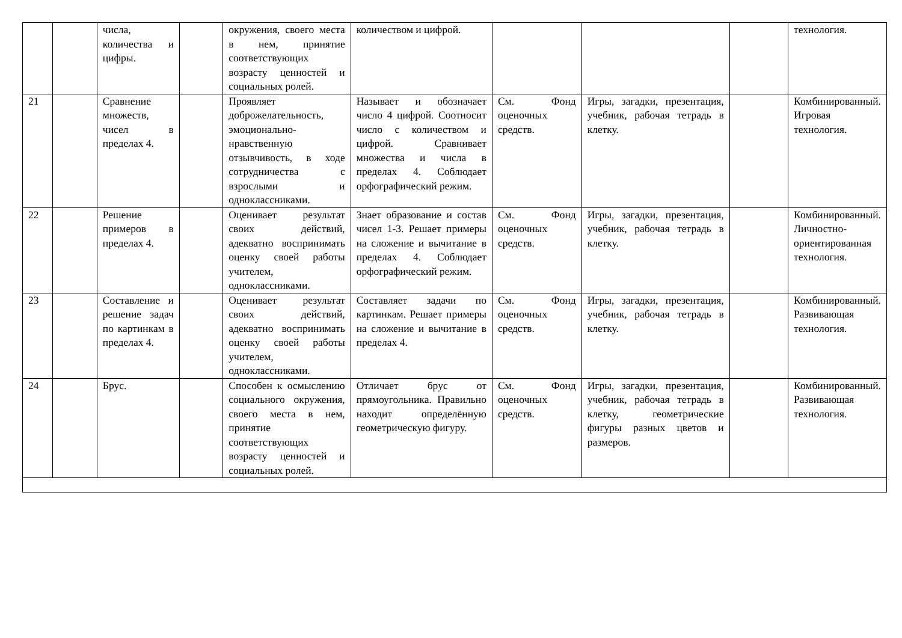| | | числа, количества и цифры. | | окружения, своего места в нем, принятие соответствующих возрасту ценностей и социальных ролей. | количеством и цифрой. | | | | технология. |
| 21 | | Сравнение множеств, чисел в пределах 4. | | Проявляет доброжелательность, эмоционально-нравственную отзывчивость, в ходе сотрудничества с взрослыми и одноклассниками. | Называет и обозначает число 4 цифрой. Соотносит число с количеством и цифрой. Сравнивает множества и числа в пределах 4. Соблюдает орфографический режим. | См. Фонд оценочных средств. | Игры, загадки, презентация, учебник, рабочая тетрадь в клетку. | | Комбинированный. Игровая технология. |
| 22 | | Решение примеров в пределах 4. | | Оценивает результат своих действий, адекватно воспринимать оценку своей работы учителем, одноклассниками. | Знает образование и состав чисел 1-3. Решает примеры на сложение и вычитание в пределах 4. Соблюдает орфографический режим. | См. Фонд оценочных средств. | Игры, загадки, презентация, учебник, рабочая тетрадь в клетку. | | Комбинированный. Личностно-ориентированная технология. |
| 23 | | Составление и решение задач по картинкам в пределах 4. | | Оценивает результат своих действий, адекватно воспринимать оценку своей работы учителем, одноклассниками. | Составляет задачи по картинкам. Решает примеры на сложение и вычитание в пределах 4. | См. Фонд оценочных средств. | Игры, загадки, презентация, учебник, рабочая тетрадь в клетку. | | Комбинированный. Развивающая технология. |
| 24 | | Брус. | | Способен к осмыслению социального окружения, своего места в нем, принятие соответствующих возрасту ценностей и социальных ролей. | Отличает брус от прямоугольника. Правильно находит определённую геометрическую фигуру. | См. Фонд оценочных средств. | Игры, загадки, презентация, учебник, рабочая тетрадь в клетку, геометрические фигуры разных цветов и размеров. | | Комбинированный. Развивающая технология. |